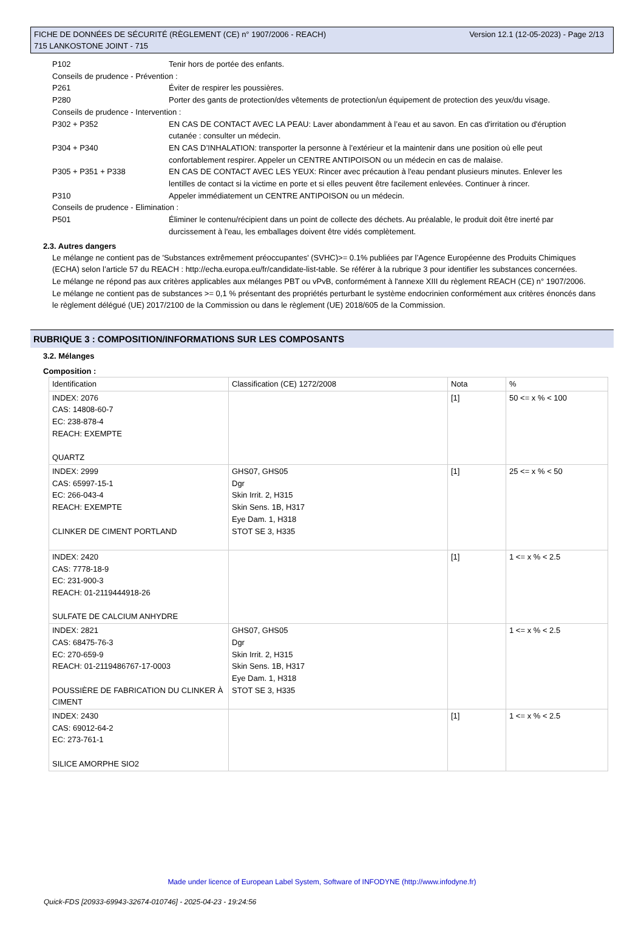Version 12.1 (12-05-2023) - Page 2/13 FICHE DE DONNÉES DE SÉCURITÉ (RÈGLEMENT (CE) n° 1907/2006 - REACH)
715 LANKOSTONE JOINT - 715
P102 Tenir hors de portée des enfants.
Conseils de prudence - Prévention :
P261 Éviter de respirer les poussières.
P280 Porter des gants de protection/des vêtements de protection/un équipement de protection des yeux/du visage.
Conseils de prudence - Intervention :
P302 + P352 EN CAS DE CONTACT AVEC LA PEAU: Laver abondamment à l’eau et au savon. En cas d'irritation ou d'éruption cutanée : consulter un médecin.
P304 + P340 EN CAS D’INHALATION: transporter la personne à l’extérieur et la maintenir dans une position où elle peut confortablement respirer. Appeler un CENTRE ANTIPOISON ou un médecin en cas de malaise.
P305 + P351 + P338 EN CAS DE CONTACT AVEC LES YEUX: Rincer avec précaution à l'eau pendant plusieurs minutes. Enlever les lentilles de contact si la victime en porte et si elles peuvent être facilement enlevées. Continuer à rincer.
P310 Appeler immédiatement un CENTRE ANTIPOISON ou un médecin.
Conseils de prudence - Elimination :
P501 Éliminer le contenu/récipient dans un point de collecte des déchets. Au préalable, le produit doit être inerté par durcissement à l'eau, les emballages doivent être vidés complètement.
2.3. Autres dangers
Le mélange ne contient pas de 'Substances extrêmement préoccupantes' (SVHC)>= 0.1% publiées par l’Agence Européenne des Produits Chimiques (ECHA) selon l’article 57 du REACH : http://echa.europa.eu/fr/candidate-list-table. Se référer à la rubrique 3 pour identifier les substances concernées.
Le mélange ne répond pas aux critères applicables aux mélanges PBT ou vPvB, conformément à l'annexe XIII du règlement REACH (CE) n° 1907/2006.
Le mélange ne contient pas de substances >= 0,1 % présentant des propriétés perturbant le système endocrinien conformément aux critères énoncés dans le règlement délégué (UE) 2017/2100 de la Commission ou dans le règlement (UE) 2018/605 de la Commission.
RUBRIQUE 3 : COMPOSITION/INFORMATIONS SUR LES COMPOSANTS
3.2. Mélanges
Composition :
| Identification | Classification (CE) 1272/2008 | Nota | % |
| --- | --- | --- | --- |
| INDEX: 2076 CAS: 14808-60-7 EC: 238-878-4 REACH: EXEMPTE QUARTZ | | [1] | 50 <= x % < 100 |
| INDEX: 2999 CAS: 65997-15-1 EC: 266-043-4 REACH: EXEMPTE CLINKER DE CIMENT PORTLAND | GHS07, GHS05 Dgr Skin Irrit. 2, H315 Skin Sens. 1B, H317 Eye Dam. 1, H318 STOT SE 3, H335 | [1] | 25 <= x % < 50 |
| INDEX: 2420 CAS: 7778-18-9 EC: 231-900-3 REACH: 01-2119444918-26 SULFATE DE CALCIUM ANHYDRE | | [1] | 1 <= x % < 2.5 |
| INDEX: 2821 CAS: 68475-76-3 EC: 270-659-9 REACH: 01-2119486767-17-0003 POUSSIÈRE DE FABRICATION DU CLINKER À CIMENT | GHS07, GHS05 Dgr Skin Irrit. 2, H315 Skin Sens. 1B, H317 Eye Dam. 1, H318 STOT SE 3, H335 | | 1 <= x % < 2.5 |
| INDEX: 2430 CAS: 69012-64-2 EC: 273-761-1 SILICE AMORPHE SIO2 | | [1] | 1 <= x % < 2.5 |
Made under licence of European Label System, Software of INFODYNE (http://www.infodyne.fr)
Quick-FDS [20933-69943-32674-010746] - 2025-04-23 - 19:24:56